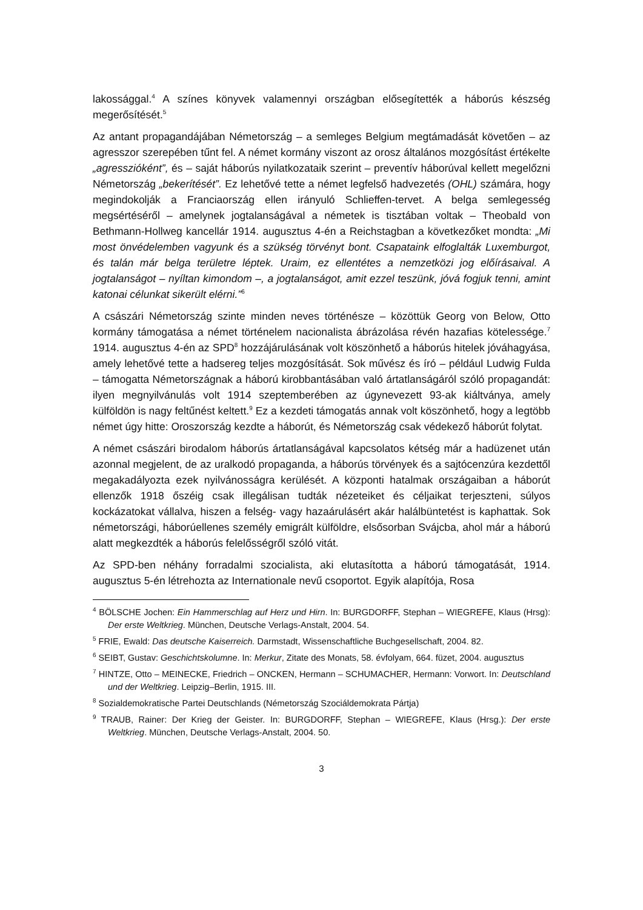lakossággal.<sup>4</sup> A színes könyvek valamennyi országban elősegítették a háborús készség megerősítését.<sup>5</sup>
Az antant propagandájában Németország – a semleges Belgium megtámadását követően – az agresszor szerepében tűnt fel. A német kormány viszont az orosz általános mozgósítást értékelte „agresszióként”, és – saját háborús nyilatkozataik szerint – preventív háborúval kellett megelőzni Németország „bekerítését”. Ez lehetővé tette a német legfelső hadvezetés (OHL) számára, hogy megindokolják a Franciaország ellen irányuló Schlieffen-tervet. A belga semlegesség megsértéséről – amelynek jogtalanságával a németek is tisztában voltak – Theobald von Bethmann-Hollweg kancellár 1914. augusztus 4-én a Reichstagban a következőket mondta: „Mi most önvédelemben vagyunk és a szükség törvényt bont. Csapataink elfoglalták Luxemburgot, és talán már belga területre léptek. Uraim, ez ellentétes a nemzetközi jog előírásaival. A jogtalanságot – nyíltan kimondom –, a jogtalanságot, amit ezzel teszünk, jóvá fogjuk tenni, amint katonai célunkat sikerült elérni.”<sup>6</sup>
A császári Németország szinte minden neves történésze – közöttük Georg von Below, Otto kormány támogatása a német történelem nacionalista ábrázolása révén hazafias kötelessége.<sup>7</sup> 1914. augusztus 4-én az SPD<sup>8</sup> hozzájárulásának volt köszönhető a háborús hitelek jóváhagyása, amely lehetővé tette a hadsereg teljes mozgósítását. Sok művész és író – például Ludwig Fulda – támogatta Németországnak a háború kirobbantásában való ártatlanságáról szóló propagandát: ilyen megnyilvánulás volt 1914 szeptemberében az úgynevezett 93-ak kiáltványa, amely külföldön is nagy feltűnést keltett.<sup>9</sup> Ez a kezdeti támogatás annak volt köszönhető, hogy a legtöbb német úgy hitte: Oroszország kezdte a háborút, és Németország csak védekező háborút folytat.
A német császári birodalom háborús ártatlanságával kapcsolatos kétség már a hadüzenet után azonnal megjelent, de az uralkodó propaganda, a háborús törvények és a sajtócenzúra kezdettől megakadályozta ezek nyilvánosságra kerülését. A központi hatalmak országaiban a háborút ellenzők 1918 őszéig csak illegálisan tudták nézeteiket és céljaikat terjeszteni, súlyos kockázatokat vállalva, hiszen a felség- vagy hazaárulásért akár halálbüntetést is kaphattak. Sok németországi, háborúellenes személy emigrált külföldre, elsősorban Svájcba, ahol már a háború alatt megkezdték a háborús felelősségről szóló vitát.
Az SPD-ben néhány forradalmi szocialista, aki elutasította a háború támogatását, 1914. augusztus 5-én létrehozta az Internationale nevű csoportot. Egyik alapítója, Rosa
<sup>4</sup> BÖLSCHE Jochen: Ein Hammerschlag auf Herz und Hirn. In: BURGDORFF, Stephan – WIEGREFE, Klaus (Hrsg): Der erste Weltkrieg. München, Deutsche Verlags-Anstalt, 2004. 54.
<sup>5</sup> FRIE, Ewald: Das deutsche Kaiserreich. Darmstadt, Wissenschaftliche Buchgesellschaft, 2004. 82.
<sup>6</sup> SEIBT, Gustav: Geschichtskolumne. In: Merkur, Zitate des Monats, 58. évfolyam, 664. füzet, 2004. augusztus
<sup>7</sup> HINTZE, Otto – MEINECKE, Friedrich – ONCKEN, Hermann – SCHUMACHER, Hermann: Vorwort. In: Deutschland und der Weltkrieg. Leipzig–Berlin, 1915. III.
<sup>8</sup> Sozialdemokratische Partei Deutschlands (Németország Szociáldemokrata Pártja)
<sup>9</sup> TRAUB, Rainer: Der Krieg der Geister. In: BURGDORFF, Stephan – WIEGREFE, Klaus (Hrsg.): Der erste Weltkrieg. München, Deutsche Verlags-Anstalt, 2004. 50.
3